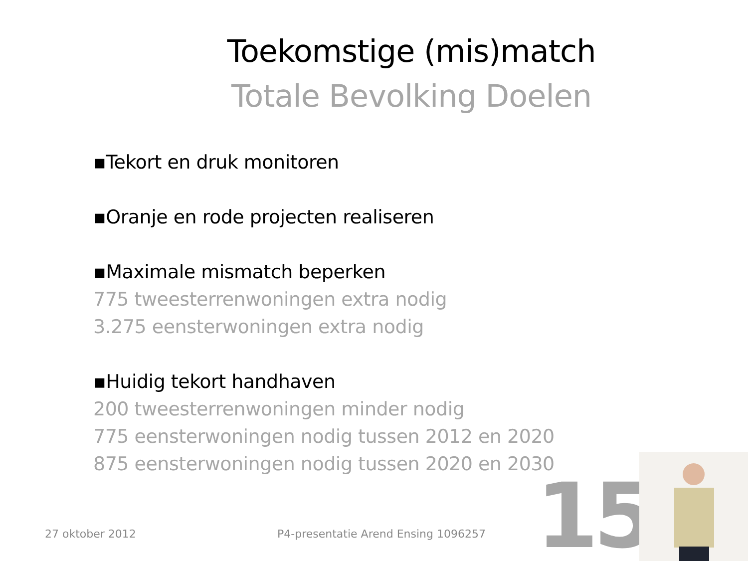Toekomstige (mis)match
Totale Bevolking Doelen
▪Tekort en druk monitoren
▪Oranje en rode projecten realiseren
▪Maximale mismatch beperken
775 tweesterrenwoningen extra nodig
3.275 eensterwoningen extra nodig
▪Huidig tekort handhaven
200 tweesterrenwoningen minder nodig
775 eensterwoningen nodig tussen 2012 en 2020
875 eensterwoningen nodig tussen 2020 en 2030
27 oktober 2012
P4-presentatie Arend Ensing 1096257
15